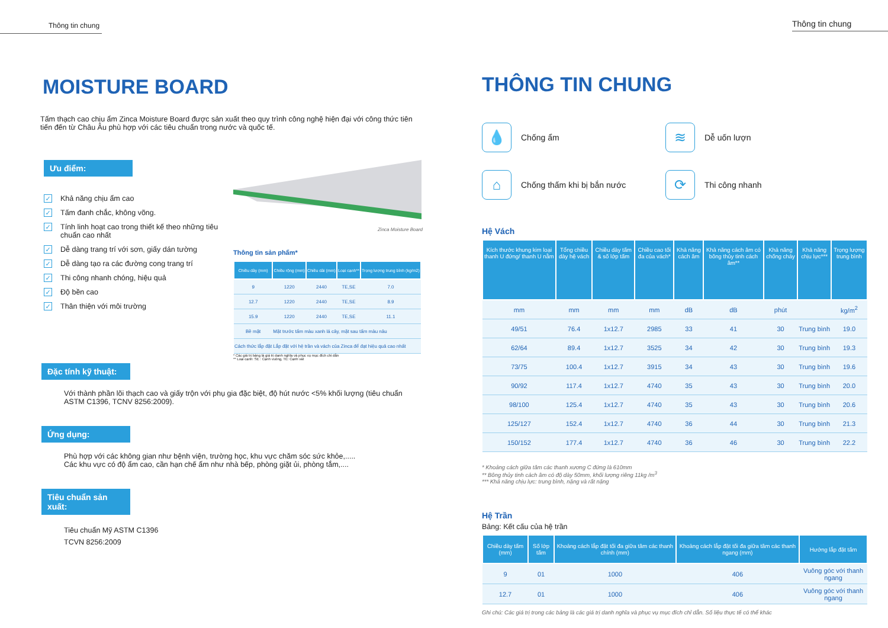Thông tin chung
MOISTURE BOARD
Tấm thạch cao chịu ẩm Zinca Moisture Board được sản xuất theo quy trình công nghệ hiện đại với công thức tiên tiến đến từ Châu Âu phù hợp với các tiêu chuẩn trong nước và quốc tế.
Ưu điểm:
✓ Khả năng chịu ẩm cao
✓ Tấm đanh chắc, không võng.
✓ Tính linh hoạt cao trong thiết kế theo những tiêu chuẩn cao nhất
✓ Dễ dàng trang trí với sơn, giấy dán tường
✓ Dễ dàng tạo ra các đường cong trang trí
✓ Thi công nhanh chóng, hiệu quả
✓ Độ bền cao
✓ Thân thiện với môi trường
Zinca Moisture Board
Thông tin sản phẩm*
| Chiều dày (mm) | Chiều rộng (mm) | Chiều dài (mm) | Loại cạnh** | Trọng lượng trung bình (kg/m2) |
| --- | --- | --- | --- | --- |
| 9 | 1220 | 2440 | TE,SE | 7.0 |
| 12.7 | 1220 | 2440 | TE,SE | 8.9 |
| 15.9 | 1220 | 2440 | TE,SE | 11.1 |
| Bề mặt | Mặt trước tấm màu xanh lá cây, mặt sau tấm màu nâu | | | |
| Cách thức lắp đặt | Lắp đặt với hệ trần và vách của Zinca để đạt hiệu quả cao nhất | | | |
* Các giá trị bảng là giá trị danh nghĩa và phục vụ mục đích chỉ dẫn
** Loại cạnh: SE : Cạnh vuông, TE: Cạnh vát
Đặc tính kỹ thuật:
Với thành phần lõi thạch cao và giấy trộn với phụ gia đặc biệt, độ hút nước <5% khối lượng (tiêu chuẩn ASTM C1396, TCNV 8256:2009).
Ứng dụng:
Phù hợp với các không gian như bệnh viện, trường học, khu vực chăm sóc sức khỏe,.....
Các khu vực có độ ẩm cao, cần hạn chế ẩm như nhà bếp, phòng giặt ủi, phòng tắm,....
Tiêu chuẩn sản xuất:
Tiêu chuẩn Mỹ ASTM C1396
TCVN 8256:2009
Thông tin chung
THÔNG TIN CHUNG
💧 Chống ẩm
≋ Dễ uốn lượn
⌂ Chống thấm khi bị bắn nước
⟳ Thi công nhanh
Hệ Vách
| Kích thước khung kim loại thanh U đứng/ thanh U nằm | Tổng chiều dày hệ vách | Chiều dày tấm & số lớp tấm | Chiều cao tối đa của vách* | Khả năng cách âm | Khả năng cách âm có bông thủy tinh cách âm** | Khả năng chống cháy | Khả năng chịu lực*** | Trọng lượng trung bình |
| --- | --- | --- | --- | --- | --- | --- | --- | --- |
| mm | mm | mm | mm | dB | dB | phút | | kg/m<sup>2</sup> |
| 49/51 | 76.4 | 1x12.7 | 2985 | 33 | 41 | 30 | Trung bình | 19.0 |
| 62/64 | 89.4 | 1x12.7 | 3525 | 34 | 42 | 30 | Trung bình | 19.3 |
| 73/75 | 100.4 | 1x12.7 | 3915 | 34 | 43 | 30 | Trung bình | 19.6 |
| 90/92 | 117.4 | 1x12.7 | 4740 | 35 | 43 | 30 | Trung bình | 20.0 |
| 98/100 | 125.4 | 1x12.7 | 4740 | 35 | 43 | 30 | Trung bình | 20.6 |
| 125/127 | 152.4 | 1x12.7 | 4740 | 36 | 44 | 30 | Trung bình | 21.3 |
| 150/152 | 177.4 | 1x12.7 | 4740 | 36 | 46 | 30 | Trung bình | 22.2 |
* Khoảng cách giữa tâm các thanh xương C đứng là 610mm
** Bông thủy tinh cách âm có độ dày 50mm, khối lượng riêng 11kg /m<sup>3</sup>
*** Khả năng chịu lực: trung bình, nặng và rất nặng
Hệ Trần
Bảng: Kết cấu của hệ trần
| Chiều dày tấm (mm) | Số lớp tấm | Khoảng cách lắp đặt tối đa giữa tâm các thanh chính (mm) | Khoảng cách lắp đặt tối đa giữa tâm các thanh ngang (mm) | Hướng lắp đặt tấm |
| --- | --- | --- | --- | --- |
| 9 | 01 | 1000 | 406 | Vuông góc với thanh ngang |
| 12.7 | 01 | 1000 | 406 | Vuông góc với thanh ngang |
Ghi chú: Các giá trị trong các bảng là các giá trị danh nghĩa và phục vụ mục đích chỉ dẫn. Số liệu thực tế có thể khác